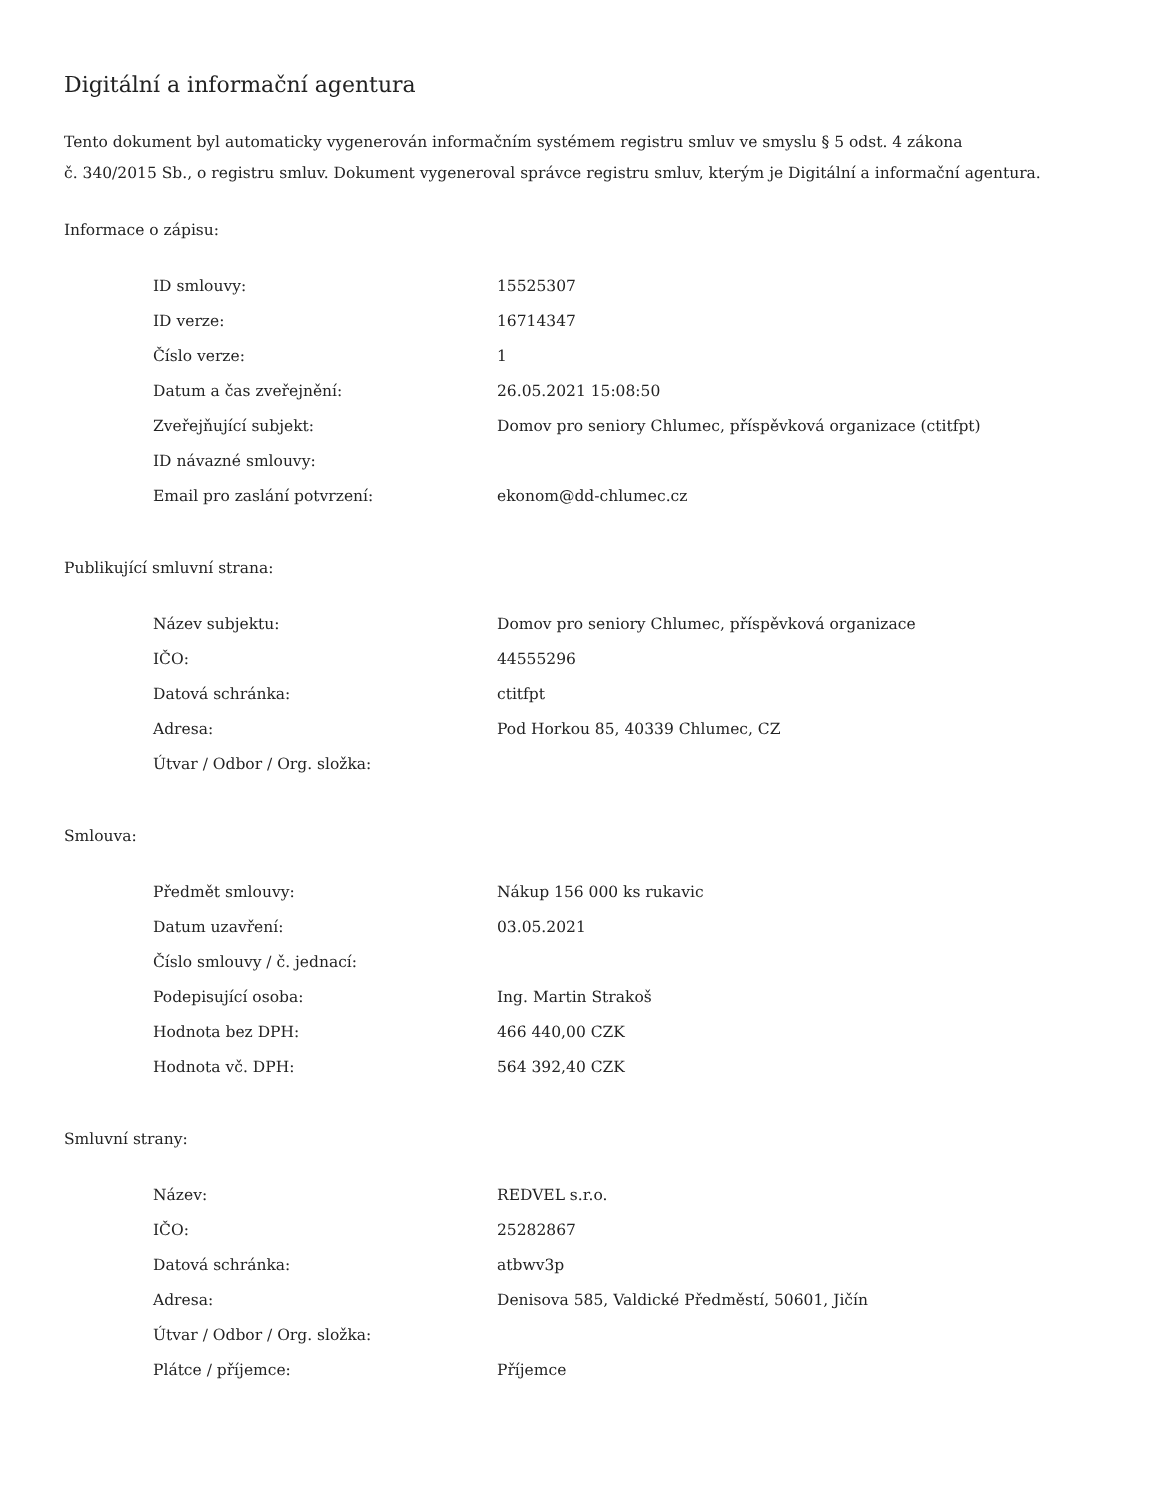Digitální a informační agentura
Tento dokument byl automaticky vygenerován informačním systémem registru smluv ve smyslu § 5 odst. 4 zákona
č. 340/2015 Sb., o registru smluv. Dokument vygeneroval správce registru smluv, kterým je Digitální a informační agentura.
Informace o zápisu:
| ID smlouvy: | 15525307 |
| ID verze: | 16714347 |
| Číslo verze: | 1 |
| Datum a čas zveřejnění: | 26.05.2021 15:08:50 |
| Zveřejňující subjekt: | Domov pro seniory Chlumec, příspěvková organizace (ctitfpt) |
| ID návazné smlouvy: | |
| Email pro zaslání potvrzení: | ekonom@dd-chlumec.cz |
Publikující smluvní strana:
| Název subjektu: | Domov pro seniory Chlumec, příspěvková organizace |
| IČO: | 44555296 |
| Datová schránka: | ctitfpt |
| Adresa: | Pod Horkou 85, 40339 Chlumec, CZ |
| Útvar / Odbor / Org. složka: | |
Smlouva:
| Předmět smlouvy: | Nákup 156 000 ks rukavic |
| Datum uzavření: | 03.05.2021 |
| Číslo smlouvy / č. jednací: | |
| Podepisující osoba: | Ing. Martin Strakoš |
| Hodnota bez DPH: | 466 440,00 CZK |
| Hodnota vč. DPH: | 564 392,40 CZK |
Smluvní strany:
| Název: | REDVEL s.r.o. |
| IČO: | 25282867 |
| Datová schránka: | atbwv3p |
| Adresa: | Denisova 585, Valdické Předměstí, 50601, Jičín |
| Útvar / Odbor / Org. složka: | |
| Plátce / příjemce: | Příjemce |